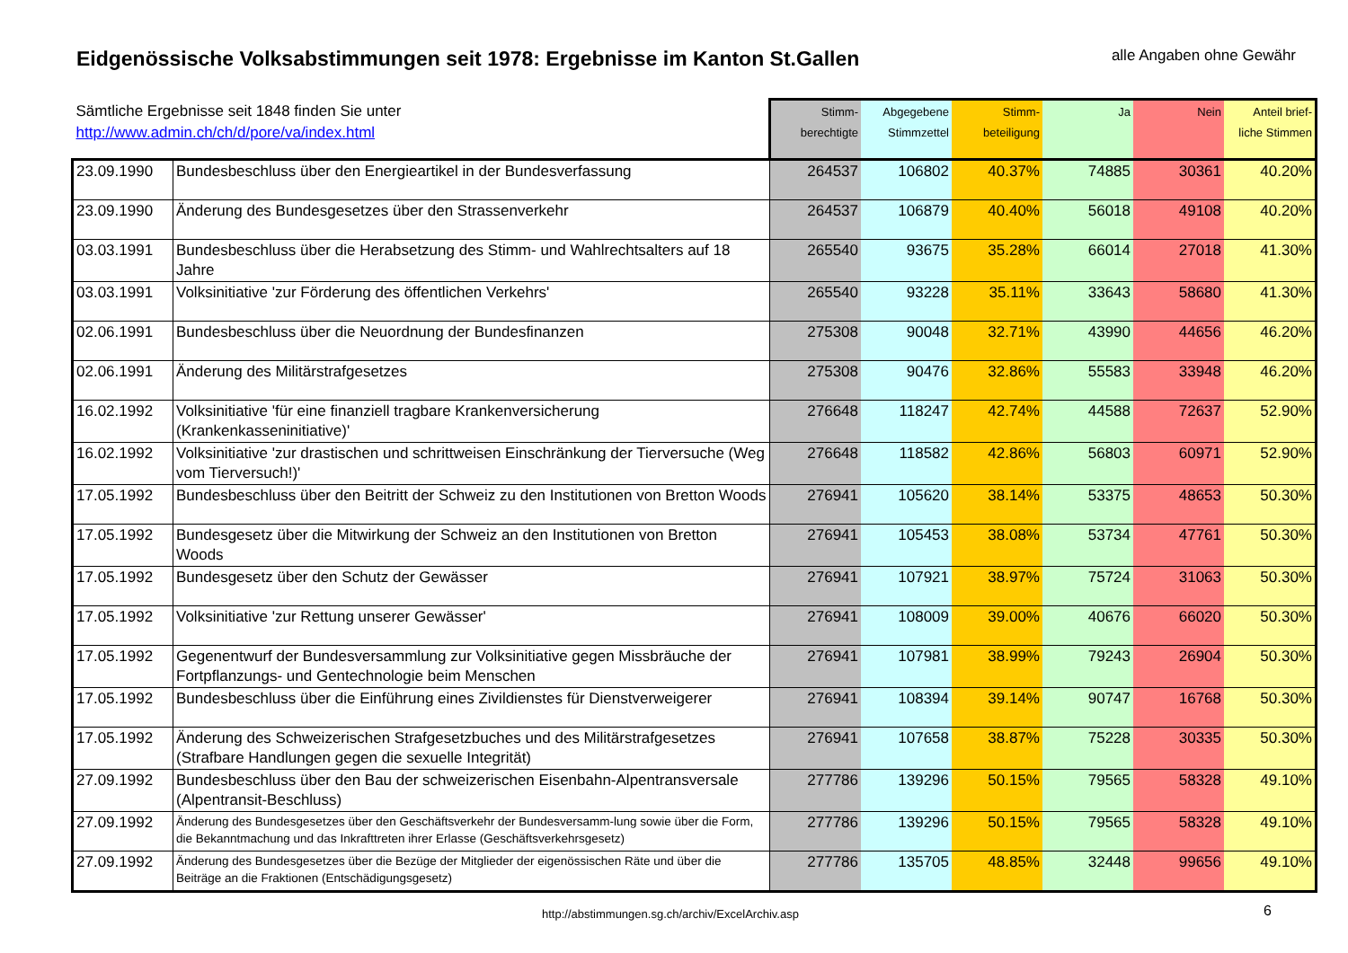Eidgenössische Volksabstimmungen seit 1978: Ergebnisse im Kanton St.Gallen
alle Angaben ohne Gewähr
| Sämtliche Ergebnisse seit 1848 finden Sie unter http://www.admin.ch/ch/d/pore/va/index.html | | Stimm- berechtigte | Abgegebene Stimmzettel | Stimm- beteiligung | Ja | Nein | Anteil brief- liche Stimmen |
| --- | --- | --- | --- | --- | --- | --- | --- |
| 23.09.1990 | Bundesbeschluss über den Energieartikel in der Bundesverfassung | 264537 | 106802 | 40.37% | 74885 | 30361 | 40.20% |
| 23.09.1990 | Änderung des Bundesgesetzes über den Strassenverkehr | 264537 | 106879 | 40.40% | 56018 | 49108 | 40.20% |
| 03.03.1991 | Bundesbeschluss über die Herabsetzung des Stimm- und Wahlrechtsalters auf 18 Jahre | 265540 | 93675 | 35.28% | 66014 | 27018 | 41.30% |
| 03.03.1991 | Volksinitiative 'zur Förderung des öffentlichen Verkehrs' | 265540 | 93228 | 35.11% | 33643 | 58680 | 41.30% |
| 02.06.1991 | Bundesbeschluss über die Neuordnung der Bundesfinanzen | 275308 | 90048 | 32.71% | 43990 | 44656 | 46.20% |
| 02.06.1991 | Änderung des Militärstrafgesetzes | 275308 | 90476 | 32.86% | 55583 | 33948 | 46.20% |
| 16.02.1992 | Volksinitiative 'für eine finanziell tragbare Krankenversicherung (Krankenkasseninitiative)' | 276648 | 118247 | 42.74% | 44588 | 72637 | 52.90% |
| 16.02.1992 | Volksinitiative 'zur drastischen und schrittweisen Einschränkung der Tierversuche (Weg vom Tierversuch!)' | 276648 | 118582 | 42.86% | 56803 | 60971 | 52.90% |
| 17.05.1992 | Bundesbeschluss über den Beitritt der Schweiz zu den Institutionen von Bretton Woods | 276941 | 105620 | 38.14% | 53375 | 48653 | 50.30% |
| 17.05.1992 | Bundesgesetz über die Mitwirkung der Schweiz an den Institutionen von Bretton Woods | 276941 | 105453 | 38.08% | 53734 | 47761 | 50.30% |
| 17.05.1992 | Bundesgesetz über den Schutz der Gewässer | 276941 | 107921 | 38.97% | 75724 | 31063 | 50.30% |
| 17.05.1992 | Volksinitiative 'zur Rettung unserer Gewässer' | 276941 | 108009 | 39.00% | 40676 | 66020 | 50.30% |
| 17.05.1992 | Gegenentwurf der Bundesversammlung zur Volksinitiative gegen Missbräuche der Fortpflanzungs- und Gentechnologie beim Menschen | 276941 | 107981 | 38.99% | 79243 | 26904 | 50.30% |
| 17.05.1992 | Bundesbeschluss über die Einführung eines Zivildienstes für Dienstverweigerer | 276941 | 108394 | 39.14% | 90747 | 16768 | 50.30% |
| 17.05.1992 | Änderung des Schweizerischen Strafgesetzbuches und des Militärstrafgesetzes (Strafbare Handlungen gegen die sexuelle Integrität) | 276941 | 107658 | 38.87% | 75228 | 30335 | 50.30% |
| 27.09.1992 | Bundesbeschluss über den Bau der schweizerischen Eisenbahn-Alpentransversale (Alpentransit-Beschluss) | 277786 | 139296 | 50.15% | 79565 | 58328 | 49.10% |
| 27.09.1992 | Änderung des Bundesgesetzes über den Geschäftsverkehr der Bundesversamm-lung sowie über die Form, die Bekanntmachung und das Inkrafttreten ihrer Erlasse (Geschäftsverkehrsgesetz) | 277786 | 139296 | 50.15% | 79565 | 58328 | 49.10% |
| 27.09.1992 | Änderung des Bundesgesetzes über die Bezüge der Mitglieder der eigenössischen Räte und über die Beiträge an die Fraktionen (Entschädigungsgesetz) | 277786 | 135705 | 48.85% | 32448 | 99656 | 49.10% |
http://abstimmungen.sg.ch/archiv/ExcelArchiv.asp
6